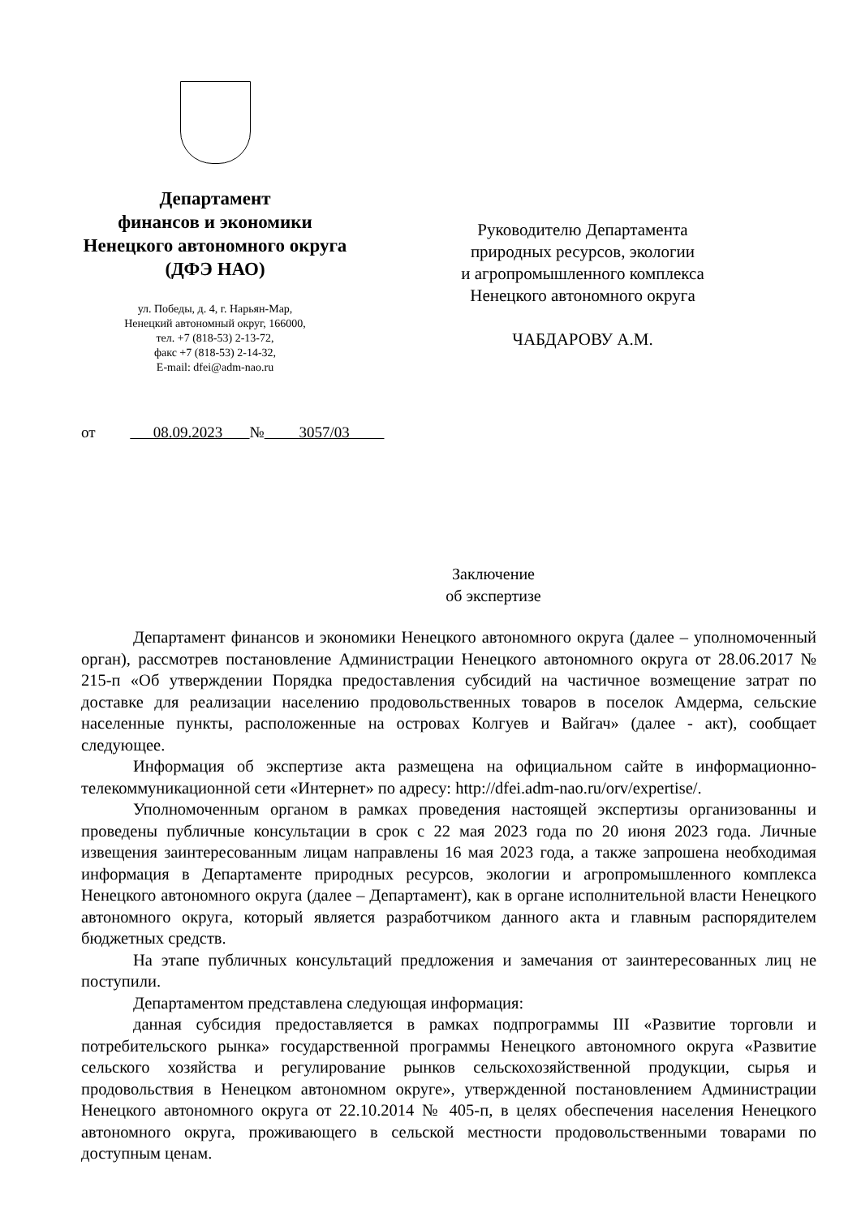Департамент
финансов и экономики
Ненецкого автономного округа
(ДФЭ НАО)
ул. Победы, д. 4, г. Нарьян-Мар,
Ненецкий автономный округ, 166000,
тел. +7 (818-53) 2-13-72,
факс +7 (818-53) 2-14-32,
E-mail: dfei@adm-nao.ru
Руководителю Департамента
природных ресурсов, экологии
и агропромышленного комплекса
Ненецкого автономного округа
ЧАБДАРОВУ А.М.
от 08.09.2023 № 3057/03
Заключение
об экспертизе
Департамент финансов и экономики Ненецкого автономного округа (далее – уполномоченный орган), рассмотрев постановление Администрации Ненецкого автономного округа от 28.06.2017 № 215-п «Об утверждении Порядка предоставления субсидий на частичное возмещение затрат по доставке для реализации населению продовольственных товаров в поселок Амдерма, сельские населенные пункты, расположенные на островах Колгуев и Вайгач» (далее - акт), сообщает следующее.
Информация об экспертизе акта размещена на официальном сайте в информационно-телекоммуникационной сети «Интернет» по адресу: http://dfei.adm-nao.ru/orv/expertise/.
Уполномоченным органом в рамках проведения настоящей экспертизы организованны и проведены публичные консультации в срок с 22 мая 2023 года по 20 июня 2023 года. Личные извещения заинтересованным лицам направлены 16 мая 2023 года, а также запрошена необходимая информация в Департаменте природных ресурсов, экологии и агропромышленного комплекса Ненецкого автономного округа (далее – Департамент), как в органе исполнительной власти Ненецкого автономного округа, который является разработчиком данного акта и главным распорядителем бюджетных средств.
На этапе публичных консультаций предложения и замечания от заинтересованных лиц не поступили.
Департаментом представлена следующая информация:
данная субсидия предоставляется в рамках подпрограммы III «Развитие торговли и потребительского рынка» государственной программы Ненецкого автономного округа «Развитие сельского хозяйства и регулирование рынков сельскохозяйственной продукции, сырья и продовольствия в Ненецком автономном округе», утвержденной постановлением Администрации Ненецкого автономного округа от 22.10.2014 № 405-п, в целях обеспечения населения Ненецкого автономного округа, проживающего в сельской местности продовольственными товарами по доступным ценам.